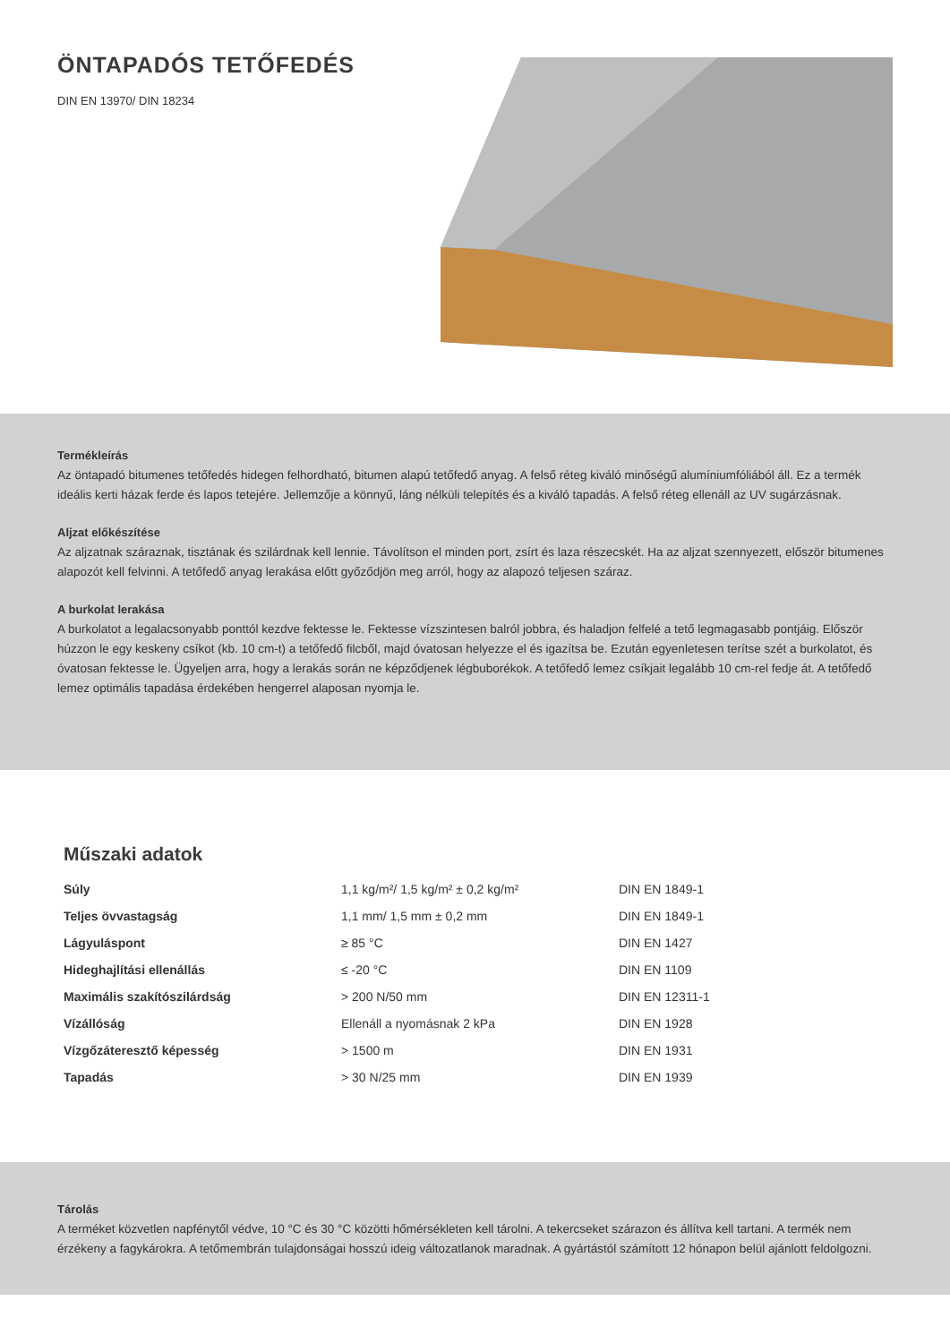ÖNTAPADÓS TETŐFEDÉS
DIN EN 13970/ DIN 18234
Termékleírás
Az öntapadó bitumenes tetőfedés hidegen felhordható, bitumen alapú tetőfedő anyag. A felső réteg kiváló minőségű alumíniumfóliából áll. Ez a termék ideális kerti házak ferde és lapos tetejére. Jellemzője a könnyű, láng nélküli telepítés és a kiváló tapadás. A felső réteg ellenáll az UV sugárzásnak.
Aljzat előkészítése
Az aljzatnak száraznak, tisztának és szilárdnak kell lennie. Távolítson el minden port, zsírt és laza részecskét. Ha az aljzat szennyezett, először bitumenes alapozót kell felvinni. A tetőfedő anyag lerakása előtt győződjön meg arról, hogy az alapozó teljesen száraz.
A burkolat lerakása
A burkolatot a legalacsonyabb ponttól kezdve fektesse le. Fektesse vízszintesen balról jobbra, és haladjon felfelé a tető legmagasabb pontjáig. Először húzzon le egy keskeny csíkot (kb. 10 cm-t) a tetőfedő filcből, majd óvatosan helyezze el és igazítsa be. Ezután egyenletesen terítse szét a burkolatot, és óvatosan fektesse le. Ügyeljen arra, hogy a lerakás során ne képződjenek légbuborékok. A tetőfedő lemez csíkjait legalább 10 cm-rel fedje át. A tetőfedő lemez optimális tapadása érdekében hengerrel alaposan nyomja le.
Műszaki adatok
| Súly | 1,1 kg/m²/ 1,5 kg/m² ± 0,2 kg/m² | DIN EN 1849-1 |
| Teljes övvastagság | 1,1 mm/ 1,5 mm ± 0,2 mm | DIN EN 1849-1 |
| Lágyuláspont | ≥ 85 °C | DIN EN 1427 |
| Hideghajlítási ellenállás | ≤ -20 °C | DIN EN 1109 |
| Maximális szakítószilárdság | > 200 N/50 mm | DIN EN 12311-1 |
| Vízállóság | Ellenáll a nyomásnak 2 kPa | DIN EN 1928 |
| Vízgőzáteresztő képesség | > 1500 m | DIN EN 1931 |
| Tapadás | > 30 N/25 mm | DIN EN 1939 |
Tárolás
A terméket közvetlen napfénytől védve, 10 °C és 30 °C közötti hőmérsékleten kell tárolni. A tekercseket szárazon és állítva kell tartani. A termék nem érzékeny a fagykárokra. A tetőmembrán tulajdonságai hosszú ideig változatlanok maradnak. A gyártástól számított 12 hónapon belül ajánlott feldolgozni.